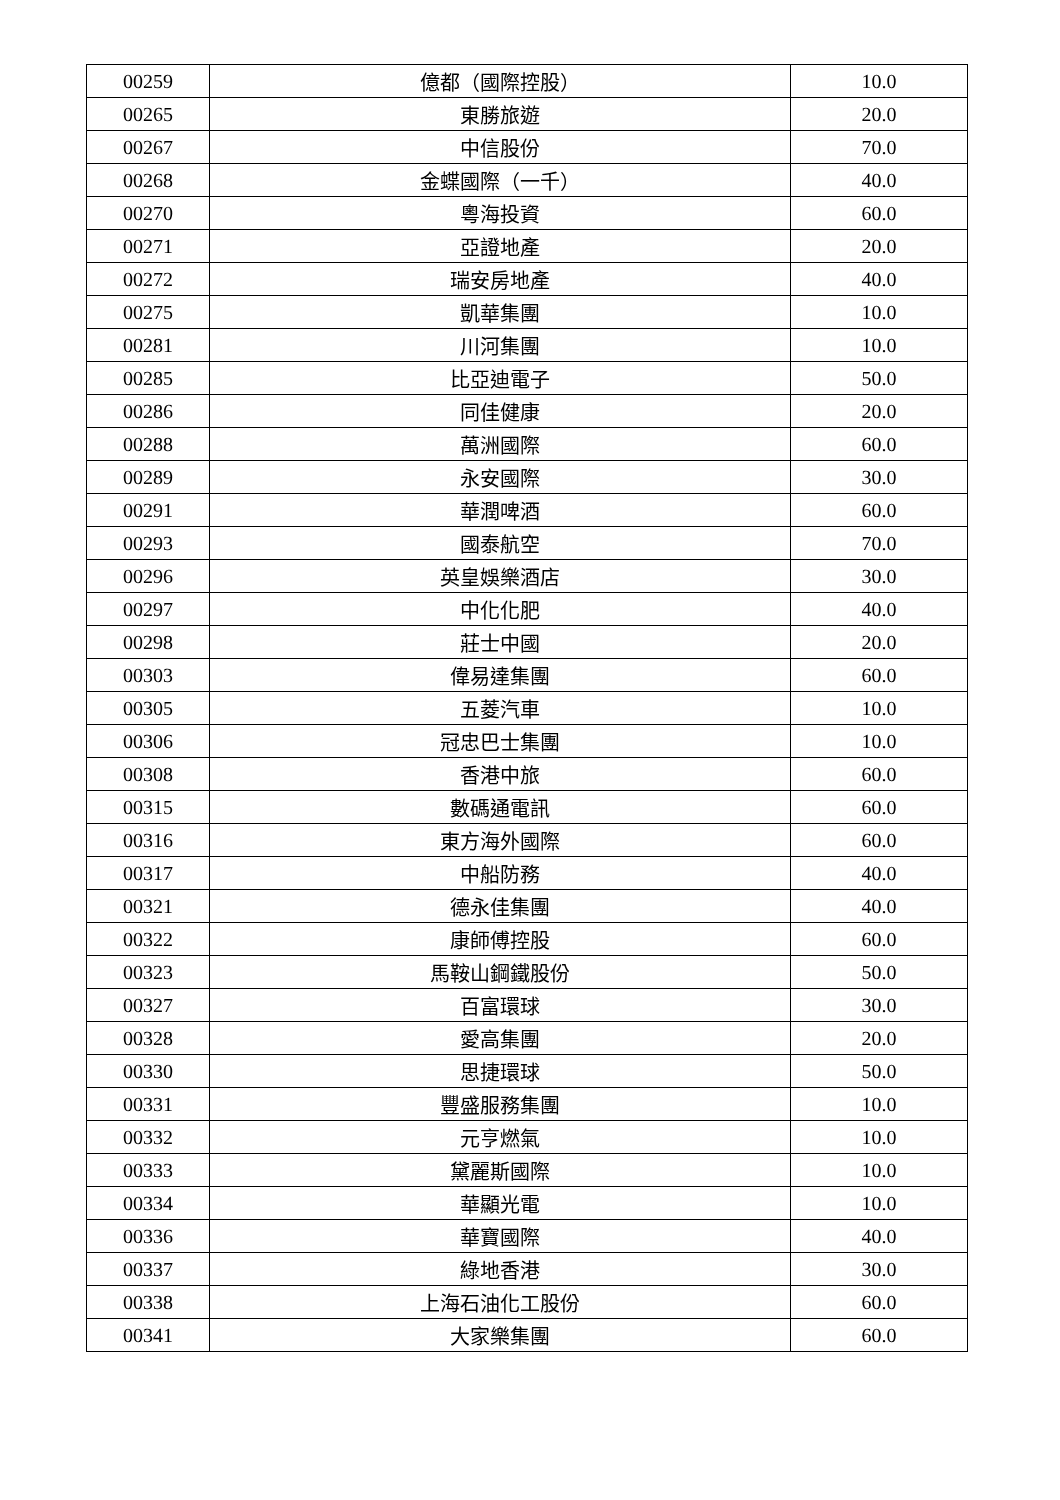| 00259 | 億都（國際控股） | 10.0 |
| 00265 | 東勝旅遊 | 20.0 |
| 00267 | 中信股份 | 70.0 |
| 00268 | 金蝶國際（一千） | 40.0 |
| 00270 | 粵海投資 | 60.0 |
| 00271 | 亞證地產 | 20.0 |
| 00272 | 瑞安房地產 | 40.0 |
| 00275 | 凱華集團 | 10.0 |
| 00281 | 川河集團 | 10.0 |
| 00285 | 比亞迪電子 | 50.0 |
| 00286 | 同佳健康 | 20.0 |
| 00288 | 萬洲國際 | 60.0 |
| 00289 | 永安國際 | 30.0 |
| 00291 | 華潤啤酒 | 60.0 |
| 00293 | 國泰航空 | 70.0 |
| 00296 | 英皇娛樂酒店 | 30.0 |
| 00297 | 中化化肥 | 40.0 |
| 00298 | 莊士中國 | 20.0 |
| 00303 | 偉易達集團 | 60.0 |
| 00305 | 五菱汽車 | 10.0 |
| 00306 | 冠忠巴士集團 | 10.0 |
| 00308 | 香港中旅 | 60.0 |
| 00315 | 數碼通電訊 | 60.0 |
| 00316 | 東方海外國際 | 60.0 |
| 00317 | 中船防務 | 40.0 |
| 00321 | 德永佳集團 | 40.0 |
| 00322 | 康師傅控股 | 60.0 |
| 00323 | 馬鞍山鋼鐵股份 | 50.0 |
| 00327 | 百富環球 | 30.0 |
| 00328 | 愛高集團 | 20.0 |
| 00330 | 思捷環球 | 50.0 |
| 00331 | 豐盛服務集團 | 10.0 |
| 00332 | 元亨燃氣 | 10.0 |
| 00333 | 黛麗斯國際 | 10.0 |
| 00334 | 華顯光電 | 10.0 |
| 00336 | 華寶國際 | 40.0 |
| 00337 | 綠地香港 | 30.0 |
| 00338 | 上海石油化工股份 | 60.0 |
| 00341 | 大家樂集團 | 60.0 |